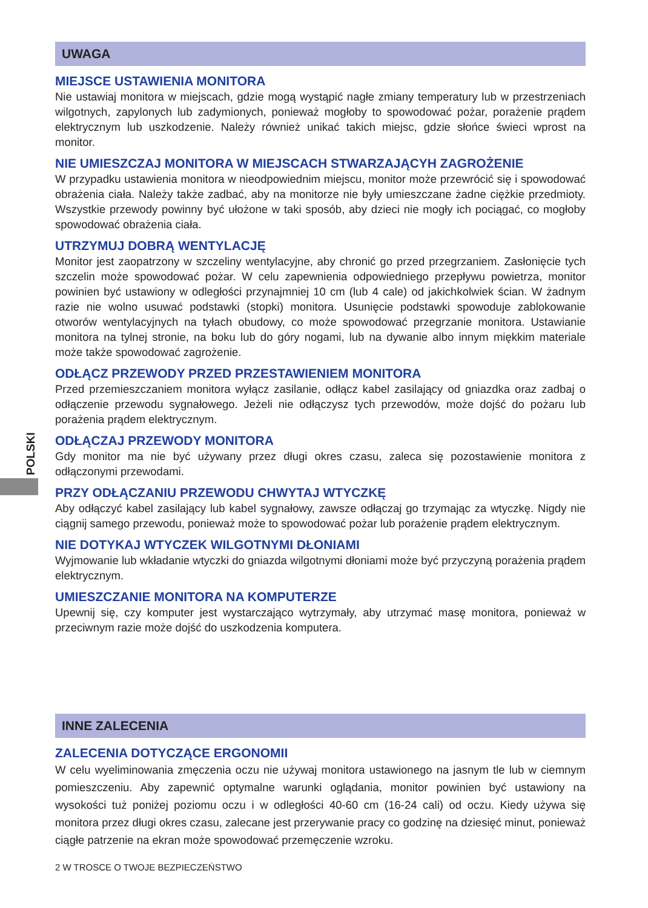POLSKI
UWAGA
MIEJSCE USTAWIENIA MONITORA
Nie ustawiaj monitora w miejscach, gdzie mogą wystąpić nagłe zmiany temperatury lub w przestrzeniach wilgotnych, zapylonych lub zadymionych, ponieważ mogłoby to spowodować pożar, porażenie prądem elektrycznym lub uszkodzenie. Należy również unikać takich miejsc, gdzie słońce świeci wprost na monitor.
NIE UMIESZCZAJ MONITORA W MIEJSCACH STWARZAJĄCYH ZAGROŻENIE
W przypadku ustawienia monitora w nieodpowiednim miejscu, monitor może przewrócić się i spowodować obrażenia ciała. Należy także zadbać, aby na monitorze nie były umieszczane żadne ciężkie przedmioty. Wszystkie przewody powinny być ułożone w taki sposób, aby dzieci nie mogły ich pociągać, co mogłoby spowodować obrażenia ciała.
UTRZYMUJ DOBRĄ WENTYLACJĘ
Monitor jest zaopatrzony w szczeliny wentylacyjne, aby chronić go przed przegrzaniem. Zasłonięcie tych szczelin może spowodować pożar. W celu zapewnienia odpowiedniego przepływu powietrza, monitor powinien być ustawiony w odległości przynajmniej 10 cm (lub 4 cale) od jakichkolwiek ścian. W żadnym razie nie wolno usuwać podstawki (stopki) monitora. Usunięcie podstawki spowoduje zablokowanie otworów wentylacyjnych na tyłach obudowy, co może spowodować przegrzanie monitora. Ustawianie monitora na tylnej stronie, na boku lub do góry nogami, lub na dywanie albo innym miękkim materiale może także spowodować zagrożenie.
ODŁĄCZ PRZEWODY PRZED PRZESTAWIENIEM MONITORA
Przed przemieszczaniem monitora wyłącz zasilanie, odłącz kabel zasilający od gniazdka oraz zadbaj o odłączenie przewodu sygnałowego. Jeżeli nie odłączysz tych przewodów, może dojść do pożaru lub porażenia prądem elektrycznym.
ODŁĄCZAJ PRZEWODY MONITORA
Gdy monitor ma nie być używany przez długi okres czasu, zaleca się pozostawienie monitora z odłączonymi przewodami.
PRZY ODŁĄCZANIU PRZEWODU CHWYTAJ WTYCZKĘ
Aby odłączyć kabel zasilający lub kabel sygnałowy, zawsze odłączaj go trzymając za wtyczkę. Nigdy nie ciągnij samego przewodu, ponieważ może to spowodować pożar lub porażenie prądem elektrycznym.
NIE DOTYKAJ WTYCZEK WILGOTNYMI DŁONIAMI
Wyjmowanie lub wkładanie wtyczki do gniazda wilgotnymi dłoniami może być przyczyną porażenia prądem elektrycznym.
UMIESZCZANIE MONITORA NA KOMPUTERZE
Upewnij się, czy komputer jest wystarczająco wytrzymały, aby utrzymać masę monitora, ponieważ w przeciwnym razie może dojść do uszkodzenia komputera.
INNE ZALECENIA
ZALECENIA DOTYCZĄCE ERGONOMII
W celu wyeliminowania zmęczenia oczu nie używaj monitora ustawionego na jasnym tle lub w ciemnym pomieszczeniu. Aby zapewnić optymalne warunki oglądania, monitor powinien być ustawiony na wysokości tuż poniżej poziomu oczu i w odległości 40-60 cm (16-24 cali) od oczu. Kiedy używa się monitora przez długi okres czasu, zalecane jest przerywanie pracy co godzinę na dziesięć minut, ponieważ ciągłe patrzenie na ekran może spowodować przemęczenie wzroku.
2 W TROSCE O TWOJE BEZPIECZEŃSTWO